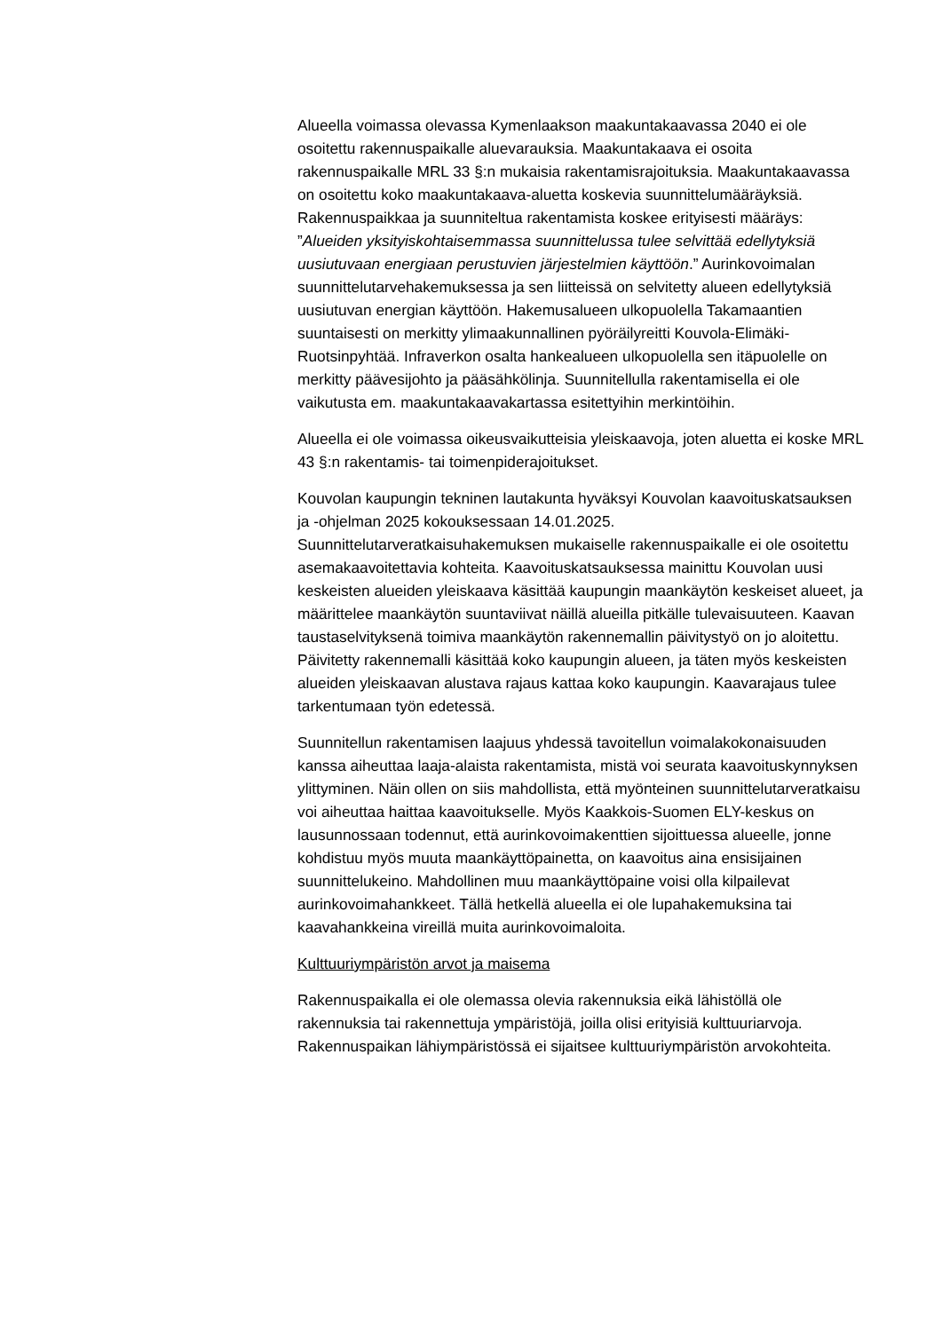Alueella voimassa olevassa Kymenlaakson maakuntakaavassa 2040 ei ole osoitettu rakennuspaikalle aluevarauksia. Maakuntakaava ei osoita rakennuspaikalle MRL 33 §:n mukaisia rakentamisrajoituksia. Maakuntakaavassa on osoitettu koko maakuntakaava-aluetta koskevia suunnittelumääräyksiä. Rakennuspaikkaa ja suunniteltua rakentamista koskee erityisesti määräys: ”Alueiden yksityiskohtaisemmassa suunnittelussa tulee selvittää edellytyksiä uusiutuvaan energiaan perustuvien järjestelmien käyttöön.” Aurinkovoimalan suunnittelutarvehakemuksessa ja sen liitteissä on selvitetty alueen edellytyksiä uusiutuvan energian käyttöön. Hakemusalueen ulkopuolella Takamaantien suuntaisesti on merkitty ylimaakunnallinen pyöräilyreitti Kouvola-Elimäki-Ruotsinpyhtää. Infraverkon osalta hankealueen ulkopuolella sen itäpuolelle on merkitty päävesijohto ja pääsähkölinja. Suunnitellulla rakentamisella ei ole vaikutusta em. maakuntakaavakartassa esitettyihin merkintöihin.
Alueella ei ole voimassa oikeusvaikutteisia yleiskaavoja, joten aluetta ei koske MRL 43 §:n rakentamis- tai toimenpiderajoitukset.
Kouvolan kaupungin tekninen lautakunta hyväksyi Kouvolan kaavoituskatsauksen ja -ohjelman 2025 kokouksessaan 14.01.2025. Suunnittelutarveratkaisuhakemuksen mukaiselle rakennuspaikalle ei ole osoitettu asemakaavoitettavia kohteita. Kaavoituskatsauksessa mainittu Kouvolan uusi keskeisten alueiden yleiskaava käsittää kaupungin maankäytön keskeiset alueet, ja määrittelee maankäytön suuntaviivat näillä alueilla pitkälle tulevaisuuteen. Kaavan taustaselvityksenä toimiva maankäytön rakennemallin päivitystyö on jo aloitettu. Päivitetty rakennemalli käsittää koko kaupungin alueen, ja täten myös keskeisten alueiden yleiskaavan alustava rajaus kattaa koko kaupungin. Kaavarajaus tulee tarkentumaan työn edetessä.
Suunnitellun rakentamisen laajuus yhdessä tavoitellun voimalakokonaisuuden kanssa aiheuttaa laaja-alaista rakentamista, mistä voi seurata kaavoituskynnyksen ylittyminen. Näin ollen on siis mahdollista, että myönteinen suunnittelutarveratkaisu voi aiheuttaa haittaa kaavoitukselle. Myös Kaakkois-Suomen ELY-keskus on lausunnossaan todennut, että aurinkovoimakenttien sijoittuessa alueelle, jonne kohdistuu myös muuta maankäyttöpainetta, on kaavoitus aina ensisijainen suunnittelukeino. Mahdollinen muu maankäyttöpaine voisi olla kilpailevat aurinkovoimahankkeet. Tällä hetkellä alueella ei ole lupahakemuksina tai kaavahankkeina vireillä muita aurinkovoimaloita.
Kulttuuriympäristön arvot ja maisema
Rakennuspaikalla ei ole olemassa olevia rakennuksia eikä lähistöllä ole rakennuksia tai rakennettuja ympäristöjä, joilla olisi erityisiä kulttuuriarvoja. Rakennuspaikan lähiympäristössä ei sijaitsee kulttuuriympäristön arvokohteita.